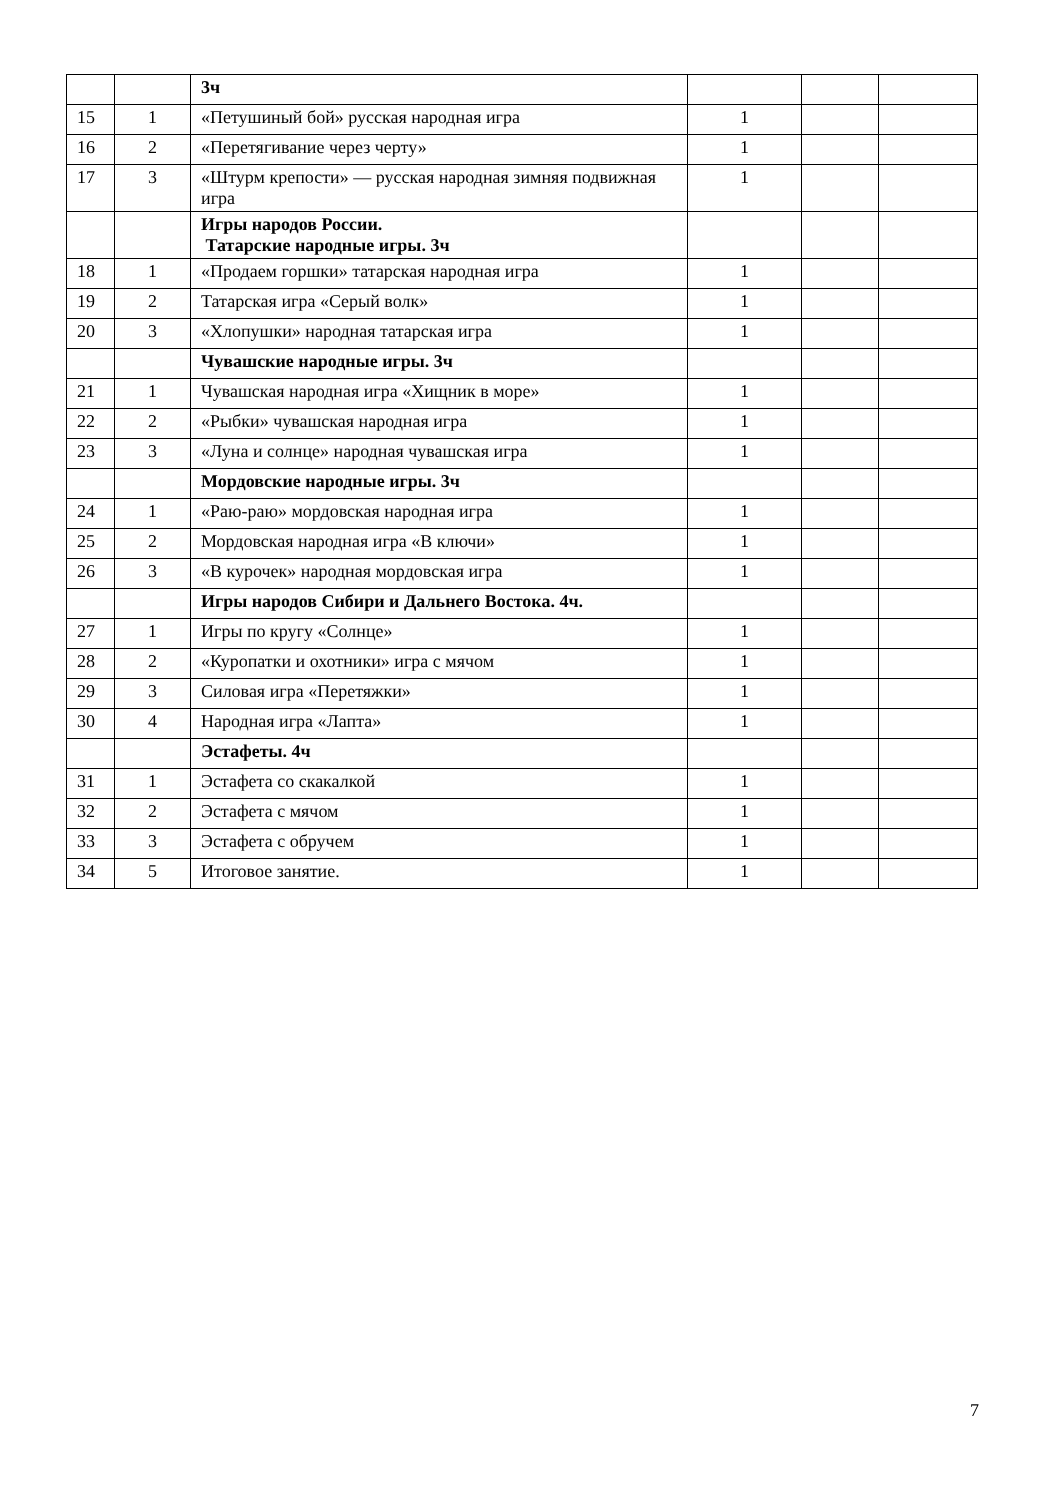| | | 3ч | | | |
| 15 | 1 | «Петушиный бой» русская народная игра | 1 | | |
| 16 | 2 | «Перетягивание через черту» | 1 | | |
| 17 | 3 | «Штурм крепости» — русская народная зимняя подвижная игра | 1 | | |
| | | Игры народов России. Татарские народные игры. 3ч | | | |
| 18 | 1 | «Продаем горшки» татарская народная игра | 1 | | |
| 19 | 2 | Татарская игра «Серый волк» | 1 | | |
| 20 | 3 | «Хлопушки» народная татарская игра | 1 | | |
| | | Чувашские народные игры. 3ч | | | |
| 21 | 1 | Чувашская народная игра «Хищник в море» | 1 | | |
| 22 | 2 | «Рыбки» чувашская народная игра | 1 | | |
| 23 | 3 | «Луна и солнце» народная чувашская игра | 1 | | |
| | | Мордовские народные игры. 3ч | | | |
| 24 | 1 | «Раю-раю» мордовская народная игра | 1 | | |
| 25 | 2 | Мордовская народная игра «В ключи» | 1 | | |
| 26 | 3 | «В курочек» народная мордовская игра | 1 | | |
| | | Игры народов Сибири и Дальнего Востока. 4ч. | | | |
| 27 | 1 | Игры по кругу «Солнце» | 1 | | |
| 28 | 2 | «Куропатки и охотники» игра с мячом | 1 | | |
| 29 | 3 | Силовая игра «Перетяжки» | 1 | | |
| 30 | 4 | Народная игра «Лапта» | 1 | | |
| | | Эстафеты. 4ч | | | |
| 31 | 1 | Эстафета со скакалкой | 1 | | |
| 32 | 2 | Эстафета с мячом | 1 | | |
| 33 | 3 | Эстафета с обручем | 1 | | |
| 34 | 5 | Итоговое занятие. | 1 | | |
7